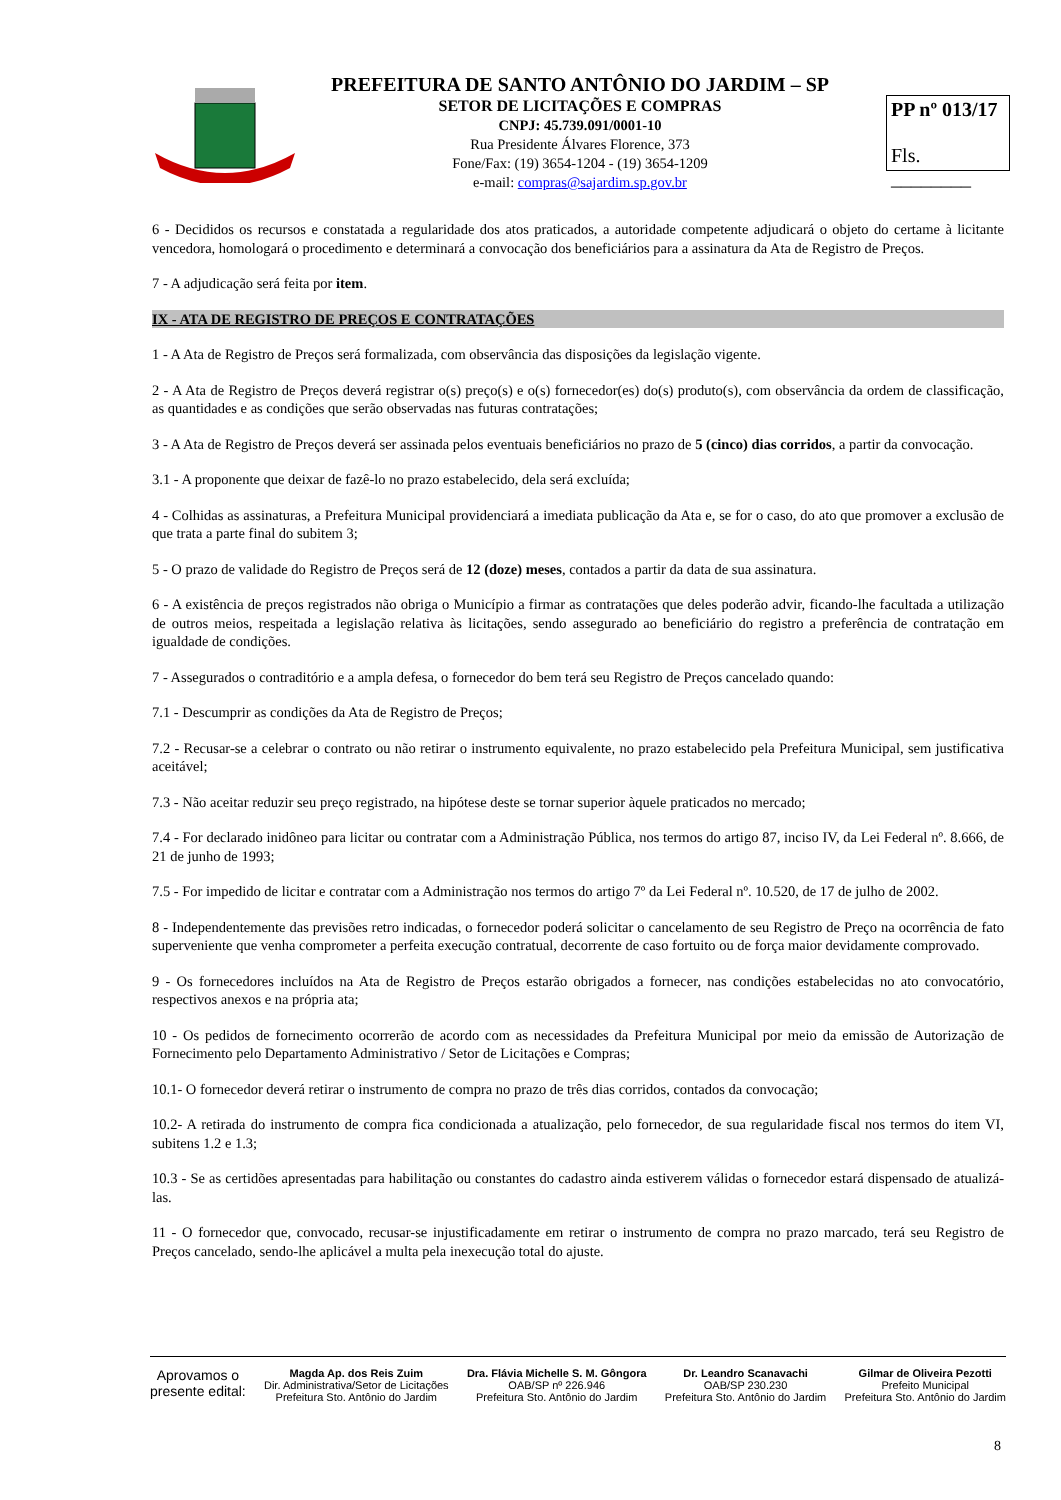PREFEITURA DE SANTO ANTÔNIO DO JARDIM – SP
SETOR DE LICITAÇÕES E COMPRAS
CNPJ: 45.739.091/0001-10
Rua Presidente Álvares Florence, 373
Fone/Fax: (19) 3654-1204 - (19) 3654-1209
e-mail: compras@sajardim.sp.gov.br
PP nº 013/17
Fls. ________
6 - Decididos os recursos e constatada a regularidade dos atos praticados, a autoridade competente adjudicará o objeto do certame à licitante vencedora, homologará o procedimento e determinará a convocação dos beneficiários para a assinatura da Ata de Registro de Preços.
7 - A adjudicação será feita por item.
IX - ATA DE REGISTRO DE PREÇOS E CONTRATAÇÕES
1 - A Ata de Registro de Preços será formalizada, com observância das disposições da legislação vigente.
2 - A Ata de Registro de Preços deverá registrar o(s) preço(s) e o(s) fornecedor(es) do(s) produto(s), com observância da ordem de classificação, as quantidades e as condições que serão observadas nas futuras contratações;
3 - A Ata de Registro de Preços deverá ser assinada pelos eventuais beneficiários no prazo de 5 (cinco) dias corridos, a partir da convocação.
3.1 - A proponente que deixar de fazê-lo no prazo estabelecido, dela será excluída;
4 - Colhidas as assinaturas, a Prefeitura Municipal providenciará a imediata publicação da Ata e, se for o caso, do ato que promover a exclusão de que trata a parte final do subitem 3;
5 - O prazo de validade do Registro de Preços será de 12 (doze) meses, contados a partir da data de sua assinatura.
6 - A existência de preços registrados não obriga o Município a firmar as contratações que deles poderão advir, ficando-lhe facultada a utilização de outros meios, respeitada a legislação relativa às licitações, sendo assegurado ao beneficiário do registro a preferência de contratação em igualdade de condições.
7 - Assegurados o contraditório e a ampla defesa, o fornecedor do bem terá seu Registro de Preços cancelado quando:
7.1 - Descumprir as condições da Ata de Registro de Preços;
7.2 - Recusar-se a celebrar o contrato ou não retirar o instrumento equivalente, no prazo estabelecido pela Prefeitura Municipal, sem justificativa aceitável;
7.3 - Não aceitar reduzir seu preço registrado, na hipótese deste se tornar superior àquele praticados no mercado;
7.4 - For declarado inidôneo para licitar ou contratar com a Administração Pública, nos termos do artigo 87, inciso IV, da Lei Federal nº. 8.666, de 21 de junho de 1993;
7.5 - For impedido de licitar e contratar com a Administração nos termos do artigo 7º da Lei Federal nº. 10.520, de 17 de julho de 2002.
8 - Independentemente das previsões retro indicadas, o fornecedor poderá solicitar o cancelamento de seu Registro de Preço na ocorrência de fato superveniente que venha comprometer a perfeita execução contratual, decorrente de caso fortuito ou de força maior devidamente comprovado.
9 - Os fornecedores incluídos na Ata de Registro de Preços estarão obrigados a fornecer, nas condições estabelecidas no ato convocatório, respectivos anexos e na própria ata;
10 - Os pedidos de fornecimento ocorrerão de acordo com as necessidades da Prefeitura Municipal por meio da emissão de Autorização de Fornecimento pelo Departamento Administrativo / Setor de Licitações e Compras;
10.1- O fornecedor deverá retirar o instrumento de compra no prazo de três dias corridos, contados da convocação;
10.2- A retirada do instrumento de compra fica condicionada a atualização, pelo fornecedor, de sua regularidade fiscal nos termos do item VI, subitens 1.2 e 1.3;
10.3 - Se as certidões apresentadas para habilitação ou constantes do cadastro ainda estiverem válidas o fornecedor estará dispensado de atualizá-las.
11 - O fornecedor que, convocado, recusar-se injustificadamente em retirar o instrumento de compra no prazo marcado, terá seu Registro de Preços cancelado, sendo-lhe aplicável a multa pela inexecução total do ajuste.
Aprovamos o
presente edital:
Magda Ap. dos Reis Zuim
Dir. Administrativa/Setor de Licitações
Prefeitura Sto. Antônio do Jardim
Dra. Flávia Michelle S. M. Gôngora
OAB/SP nº 226.946
Prefeitura Sto. Antônio do Jardim
Dr. Leandro Scanavachi
OAB/SP 230.230
Prefeitura Sto. Antônio do Jardim
Gilmar de Oliveira Pezotti
Prefeito Municipal
Prefeitura Sto. Antônio do Jardim
8